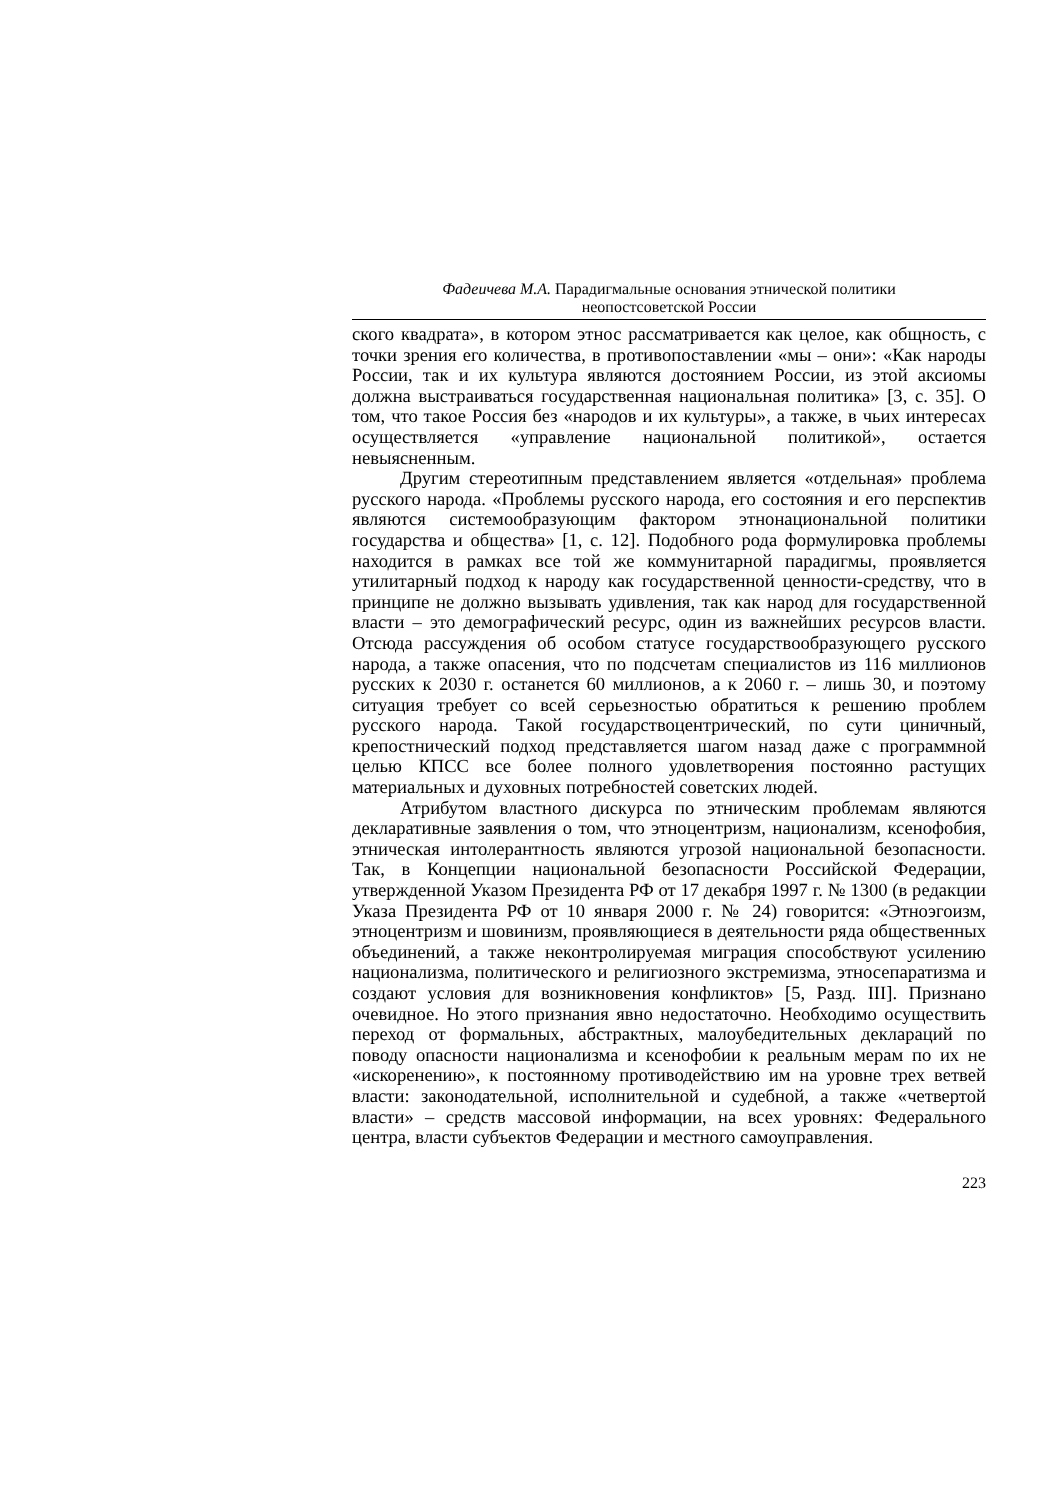Фадеичева М.А. Парадигмальные основания этнической политики
неопостсоветской России
ского квадрата», в котором этнос рассматривается как целое, как общность, с точки зрения его количества, в противопоставлении «мы – они»: «Как народы России, так и их культура являются достоянием России, из этой аксиомы должна выстраиваться государственная национальная политика» [3, с. 35]. О том, что такое Россия без «народов и их культуры», а также, в чьих интересах осуществляется «управление национальной политикой», остается невыясненным.
Другим стереотипным представлением является «отдельная» проблема русского народа. «Проблемы русского народа, его состояния и его перспектив являются системообразующим фактором этнонациональной политики государства и общества» [1, с. 12]. Подобного рода формулировка проблемы находится в рамках все той же коммунитарной парадигмы, проявляется утилитарный подход к народу как государственной ценности-средству, что в принципе не должно вызывать удивления, так как народ для государственной власти – это демографический ресурс, один из важнейших ресурсов власти. Отсюда рассуждения об особом статусе государствообразующего русского народа, а также опасения, что по подсчетам специалистов из 116 миллионов русских к 2030 г. останется 60 миллионов, а к 2060 г. – лишь 30, и поэтому ситуация требует со всей серьезностью обратиться к решению проблем русского народа. Такой государствоцентрический, по сути циничный, крепостнический подход представляется шагом назад даже с программной целью КПСС все более полного удовлетворения постоянно растущих материальных и духовных потребностей советских людей.
Атрибутом властного дискурса по этническим проблемам являются декларативные заявления о том, что этноцентризм, национализм, ксенофобия, этническая интолерантность являются угрозой национальной безопасности. Так, в Концепции национальной безопасности Российской Федерации, утвержденной Указом Президента РФ от 17 декабря 1997 г. № 1300 (в редакции Указа Президента РФ от 10 января 2000 г. № 24) говорится: «Этноэгоизм, этноцентризм и шовинизм, проявляющиеся в деятельности ряда общественных объединений, а также неконтролируемая миграция способствуют усилению национализма, политического и религиозного экстремизма, этносепаратизма и создают условия для возникновения конфликтов» [5, Разд. III]. Признано очевидное. Но этого признания явно недостаточно. Необходимо осуществить переход от формальных, абстрактных, малоубедительных деклараций по поводу опасности национализма и ксенофобии к реальным мерам по их не «искоренению», к постоянному противодействию им на уровне трех ветвей власти: законодательной, исполнительной и судебной, а также «четвертой власти» – средств массовой информации, на всех уровнях: Федерального центра, власти субъектов Федерации и местного самоуправления.
223